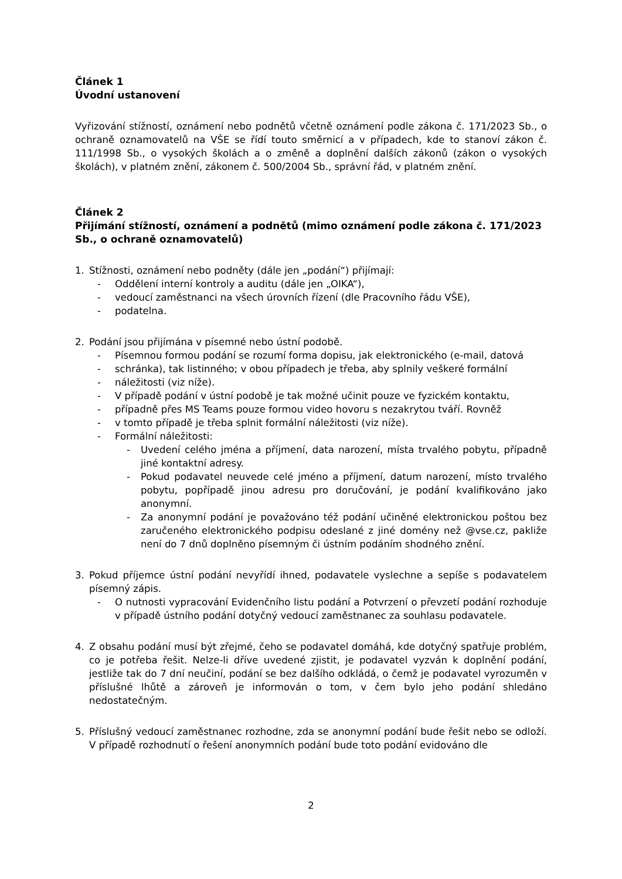Článek 1
Úvodní ustanovení
Vyřizování stížností, oznámení nebo podnětů včetně oznámení podle zákona č. 171/2023 Sb., o ochraně oznamovatelů na VŠE se řídí touto směrnicí a v případech, kde to stanoví zákon č. 111/1998 Sb., o vysokých školách a o změně a doplnění dalších zákonů (zákon o vysokých školách), v platném znění, zákonem č. 500/2004 Sb., správní řád, v platném znění.
Článek 2
Přijímání stížností, oznámení a podnětů (mimo oznámení podle zákona č. 171/2023 Sb., o ochraně oznamovatelů)
1. Stížnosti, oznámení nebo podněty (dále jen „podání“) přijímají:
- Oddělení interní kontroly a auditu (dále jen „OIKA“),
- vedoucí zaměstnanci na všech úrovních řízení (dle Pracovního řádu VŠE),
- podatelna.
2. Podání jsou přijímána v písemné nebo ústní podobě.
- Písemnou formou podání se rozumí forma dopisu, jak elektronického (e-mail, datová
- schránka), tak listinného; v obou případech je třeba, aby splnily veškeré formální
- náležitosti (viz níže).
- V případě podání v ústní podobě je tak možné učinit pouze ve fyzickém kontaktu,
- případně přes MS Teams pouze formou video hovoru s nezakrytou tváří. Rovněž
- v tomto případě je třeba splnit formální náležitosti (viz níže).
- Formální náležitosti:
- Uvedení celého jména a příjmení, data narození, místa trvalého pobytu, případně jiné kontaktní adresy.
- Pokud podavatel neuvede celé jméno a příjmení, datum narození, místo trvalého pobytu, popřípadě jinou adresu pro doručování, je podání kvalifikováno jako anonymní.
- Za anonymní podání je považováno též podání učiněné elektronickou poštou bez zaručeného elektronického podpisu odeslané z jiné domény než @vse.cz, pakliže není do 7 dnů doplněno písemným či ústním podáním shodného znění.
3. Pokud příjemce ústní podání nevyřídí ihned, podavatele vyslechne a sepíše s podavatelem písemný zápis.
- O nutnosti vypracování Evidenčního listu podání a Potvrzení o převzetí podání rozhoduje v případě ústního podání dotyčný vedoucí zaměstnanec za souhlasu podavatele.
4. Z obsahu podání musí být zřejmé, čeho se podavatel domáhá, kde dotyčný spatřuje problém, co je potřeba řešit. Nelze-li dříve uvedené zjistit, je podavatel vyzván k doplnění podání, jestliže tak do 7 dní neučiní, podání se bez dalšího odkládá, o čemž je podavatel vyrozuměn v příslušné lhůtě a zároveň je informován o tom, v čem bylo jeho podání shledáno nedostatečným.
5. Příslušný vedoucí zaměstnanec rozhodne, zda se anonymní podání bude řešit nebo se odloží. V případě rozhodnutí o řešení anonymních podání bude toto podání evidováno dle
2